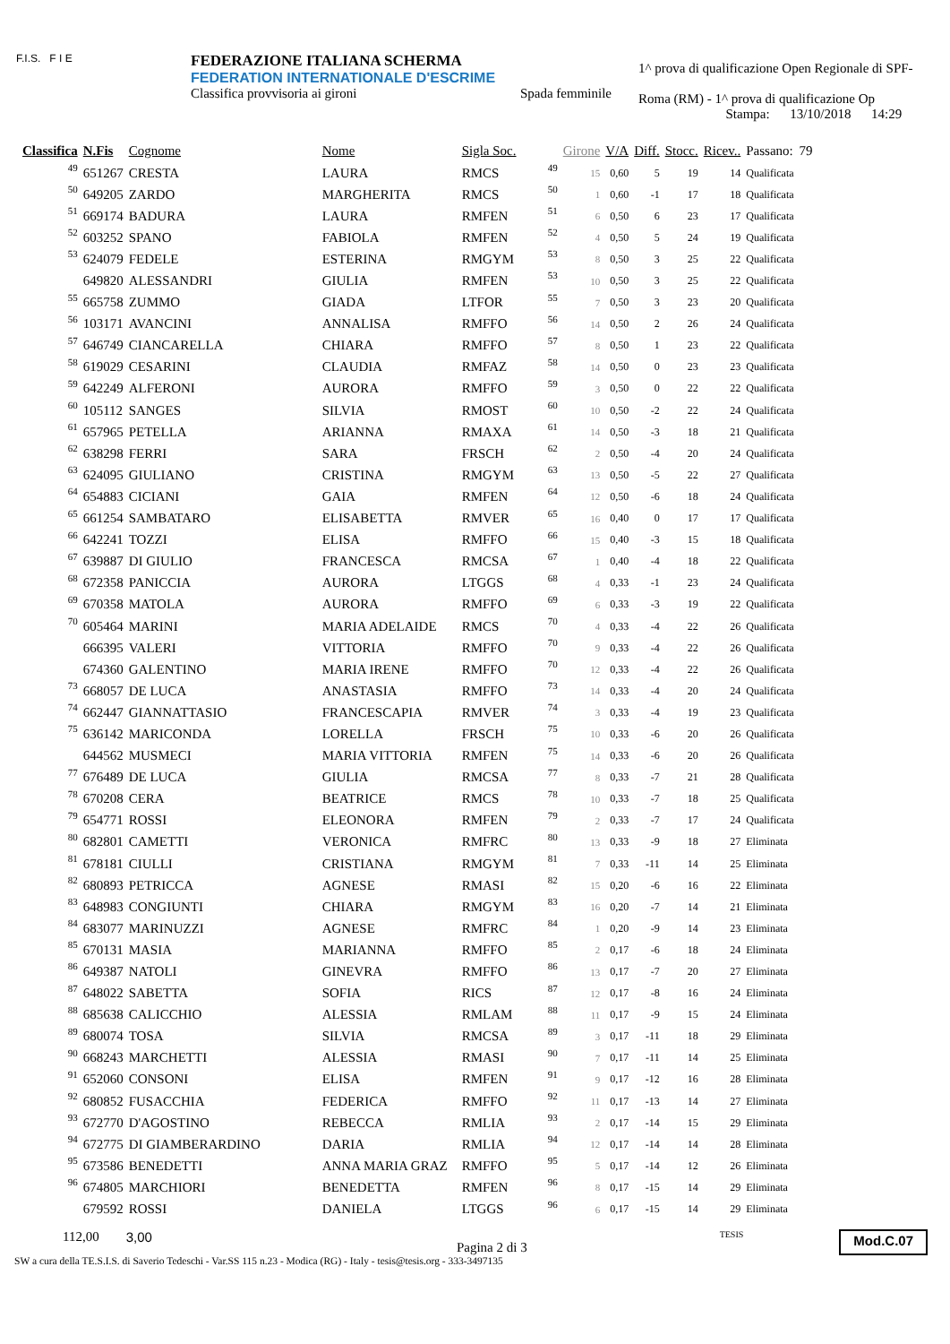F.I.S. F I E
FEDERAZIONE ITALIANA SCHERMA
FEDERATION INTERNATIONALE D'ESCRIME
Classifica provvisoria ai gironi Spada femminile
1^ prova di qualificazione Open Regionale di SPF-
Roma (RM) - 1^ prova di qualificazione Op
Stampa: 13/10/2018 14:29
| Classifica | N.Fis | Cognome | Nome | Sigla Soc. | | Girone | V/A | Diff. | Stocc. | Ricev.. | Passano: | 79 |
| --- | --- | --- | --- | --- | --- | --- | --- | --- | --- | --- | --- | --- |
| 49 | 651267 | CRESTA | LAURA | RMCS | 49 | 15 | 0,60 | 5 | 19 | 14 | Qualificata | |
| 50 | 649205 | ZARDO | MARGHERITA | RMCS | 50 | 1 | 0,60 | -1 | 17 | 18 | Qualificata | |
| 51 | 669174 | BADURA | LAURA | RMFEN | 51 | 6 | 0,50 | 6 | 23 | 17 | Qualificata | |
| 52 | 603252 | SPANO | FABIOLA | RMFEN | 52 | 4 | 0,50 | 5 | 24 | 19 | Qualificata | |
| 53 | 624079 | FEDELE | ESTERINA | RMGYM | 53 | 8 | 0,50 | 3 | 25 | 22 | Qualificata | |
| | 649820 | ALESSANDRI | GIULIA | RMFEN | 53 | 10 | 0,50 | 3 | 25 | 22 | Qualificata | |
| 55 | 665758 | ZUMMO | GIADA | LTFOR | 55 | 7 | 0,50 | 3 | 23 | 20 | Qualificata | |
| 56 | 103171 | AVANCINI | ANNALISA | RMFFO | 56 | 14 | 0,50 | 2 | 26 | 24 | Qualificata | |
| 57 | 646749 | CIANCARELLA | CHIARA | RMFFO | 57 | 8 | 0,50 | 1 | 23 | 22 | Qualificata | |
| 58 | 619029 | CESARINI | CLAUDIA | RMFAZ | 58 | 14 | 0,50 | 0 | 23 | 23 | Qualificata | |
| 59 | 642249 | ALFERONI | AURORA | RMFFO | 59 | 3 | 0,50 | 0 | 22 | 22 | Qualificata | |
| 60 | 105112 | SANGES | SILVIA | RMOST | 60 | 10 | 0,50 | -2 | 22 | 24 | Qualificata | |
| 61 | 657965 | PETELLA | ARIANNA | RMAXA | 61 | 14 | 0,50 | -3 | 18 | 21 | Qualificata | |
| 62 | 638298 | FERRI | SARA | FRSCH | 62 | 2 | 0,50 | -4 | 20 | 24 | Qualificata | |
| 63 | 624095 | GIULIANO | CRISTINA | RMGYM | 63 | 13 | 0,50 | -5 | 22 | 27 | Qualificata | |
| 64 | 654883 | CICIANI | GAIA | RMFEN | 64 | 12 | 0,50 | -6 | 18 | 24 | Qualificata | |
| 65 | 661254 | SAMBATARO | ELISABETTA | RMVER | 65 | 16 | 0,40 | 0 | 17 | 17 | Qualificata | |
| 66 | 642241 | TOZZI | ELISA | RMFFO | 66 | 15 | 0,40 | -3 | 15 | 18 | Qualificata | |
| 67 | 639887 | DI GIULIO | FRANCESCA | RMCSA | 67 | 1 | 0,40 | -4 | 18 | 22 | Qualificata | |
| 68 | 672358 | PANICCIA | AURORA | LTGGS | 68 | 4 | 0,33 | -1 | 23 | 24 | Qualificata | |
| 69 | 670358 | MATOLA | AURORA | RMFFO | 69 | 6 | 0,33 | -3 | 19 | 22 | Qualificata | |
| 70 | 605464 | MARINI | MARIA ADELAIDE | RMCS | 70 | 4 | 0,33 | -4 | 22 | 26 | Qualificata | |
| | 666395 | VALERI | VITTORIA | RMFFO | 70 | 9 | 0,33 | -4 | 22 | 26 | Qualificata | |
| | 674360 | GALENTINO | MARIA IRENE | RMFFO | 70 | 12 | 0,33 | -4 | 22 | 26 | Qualificata | |
| 73 | 668057 | DE LUCA | ANASTASIA | RMFFO | 73 | 14 | 0,33 | -4 | 20 | 24 | Qualificata | |
| 74 | 662447 | GIANNATTASIO | FRANCESCAPIA | RMVER | 74 | 3 | 0,33 | -4 | 19 | 23 | Qualificata | |
| 75 | 636142 | MARICONDA | LORELLA | FRSCH | 75 | 10 | 0,33 | -6 | 20 | 26 | Qualificata | |
| | 644562 | MUSMECI | MARIA VITTORIA | RMFEN | 75 | 14 | 0,33 | -6 | 20 | 26 | Qualificata | |
| 77 | 676489 | DE LUCA | GIULIA | RMCSA | 77 | 8 | 0,33 | -7 | 21 | 28 | Qualificata | |
| 78 | 670208 | CERA | BEATRICE | RMCS | 78 | 10 | 0,33 | -7 | 18 | 25 | Qualificata | |
| 79 | 654771 | ROSSI | ELEONORA | RMFEN | 79 | 2 | 0,33 | -7 | 17 | 24 | Qualificata | |
| 80 | 682801 | CAMETTI | VERONICA | RMFRC | 80 | 13 | 0,33 | -9 | 18 | 27 | Eliminata | |
| 81 | 678181 | CIULLI | CRISTIANA | RMGYM | 81 | 7 | 0,33 | -11 | 14 | 25 | Eliminata | |
| 82 | 680893 | PETRICCA | AGNESE | RMASI | 82 | 15 | 0,20 | -6 | 16 | 22 | Eliminata | |
| 83 | 648983 | CONGIUNTI | CHIARA | RMGYM | 83 | 16 | 0,20 | -7 | 14 | 21 | Eliminata | |
| 84 | 683077 | MARINUZZI | AGNESE | RMFRC | 84 | 1 | 0,20 | -9 | 14 | 23 | Eliminata | |
| 85 | 670131 | MASIA | MARIANNA | RMFFO | 85 | 2 | 0,17 | -6 | 18 | 24 | Eliminata | |
| 86 | 649387 | NATOLI | GINEVRA | RMFFO | 86 | 13 | 0,17 | -7 | 20 | 27 | Eliminata | |
| 87 | 648022 | SABETTA | SOFIA | RICS | 87 | 12 | 0,17 | -8 | 16 | 24 | Eliminata | |
| 88 | 685638 | CALICCHIO | ALESSIA | RMLAM | 88 | 11 | 0,17 | -9 | 15 | 24 | Eliminata | |
| 89 | 680074 | TOSA | SILVIA | RMCSA | 89 | 3 | 0,17 | -11 | 18 | 29 | Eliminata | |
| 90 | 668243 | MARCHETTI | ALESSIA | RMASI | 90 | 7 | 0,17 | -11 | 14 | 25 | Eliminata | |
| 91 | 652060 | CONSONI | ELISA | RMFEN | 91 | 9 | 0,17 | -12 | 16 | 28 | Eliminata | |
| 92 | 680852 | FUSACCHIA | FEDERICA | RMFFO | 92 | 11 | 0,17 | -13 | 14 | 27 | Eliminata | |
| 93 | 672770 | D'AGOSTINO | REBECCA | RMLIA | 93 | 2 | 0,17 | -14 | 15 | 29 | Eliminata | |
| 94 | 672775 | DI GIAMBERARDINO | DARIA | RMLIA | 94 | 12 | 0,17 | -14 | 14 | 28 | Eliminata | |
| 95 | 673586 | BENEDETTI | ANNA MARIA GRAZ | RMFFO | 95 | 5 | 0,17 | -14 | 12 | 26 | Eliminata | |
| 96 | 674805 | MARCHIORI | BENEDETTA | RMFEN | 96 | 8 | 0,17 | -15 | 14 | 29 | Eliminata | |
| | 679592 | ROSSI | DANIELA | LTGGS | 96 | 6 | 0,17 | -15 | 14 | 29 | Eliminata | |
112,00 3,00 Pagina 2 di 3 TESIS Mod.C.07
SW a cura della TE.S.I.S. di Saverio Tedeschi - Var.SS 115 n.23 - Modica (RG) - Italy - tesis@tesis.org - 333-3497135